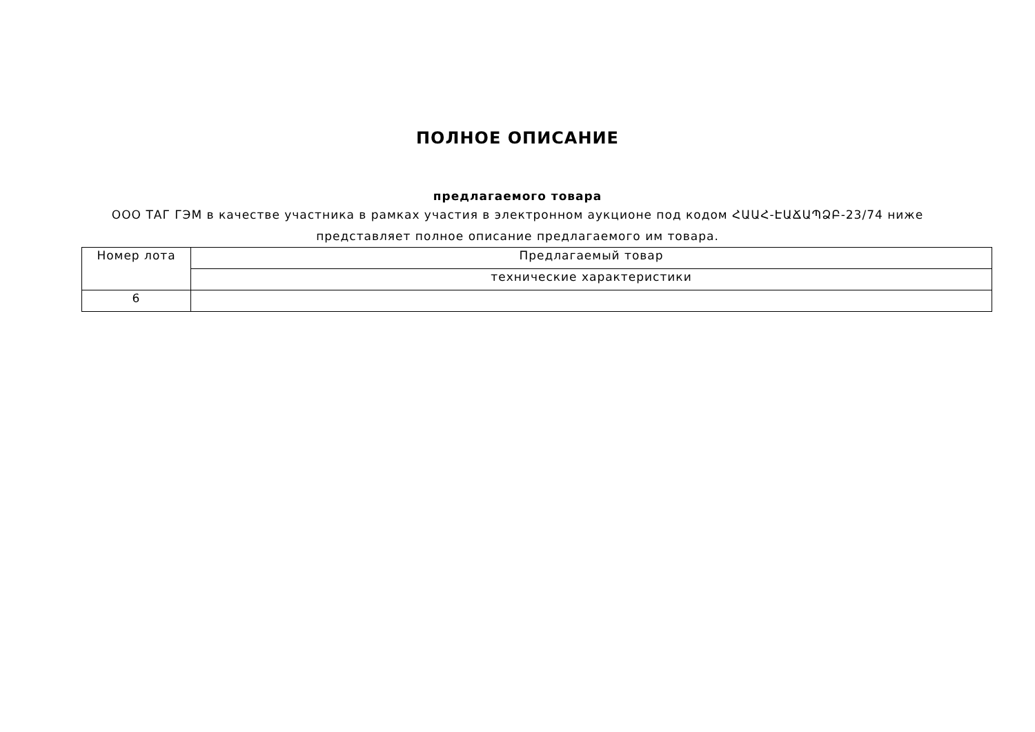ПОЛНОЕ ОПИСАНИЕ
предлагаемого товара
ООО ТАГ ГЭМ в качестве участника в рамках участия в электронном аукционе под кодом ՀԱԱՀ-ԷԱՃԱՊՁԲ-23/74 ниже представляет полное описание предлагаемого им товара.
| Номер лота | Предлагаемый товар |
| | технические характеристики |
| 6 | |